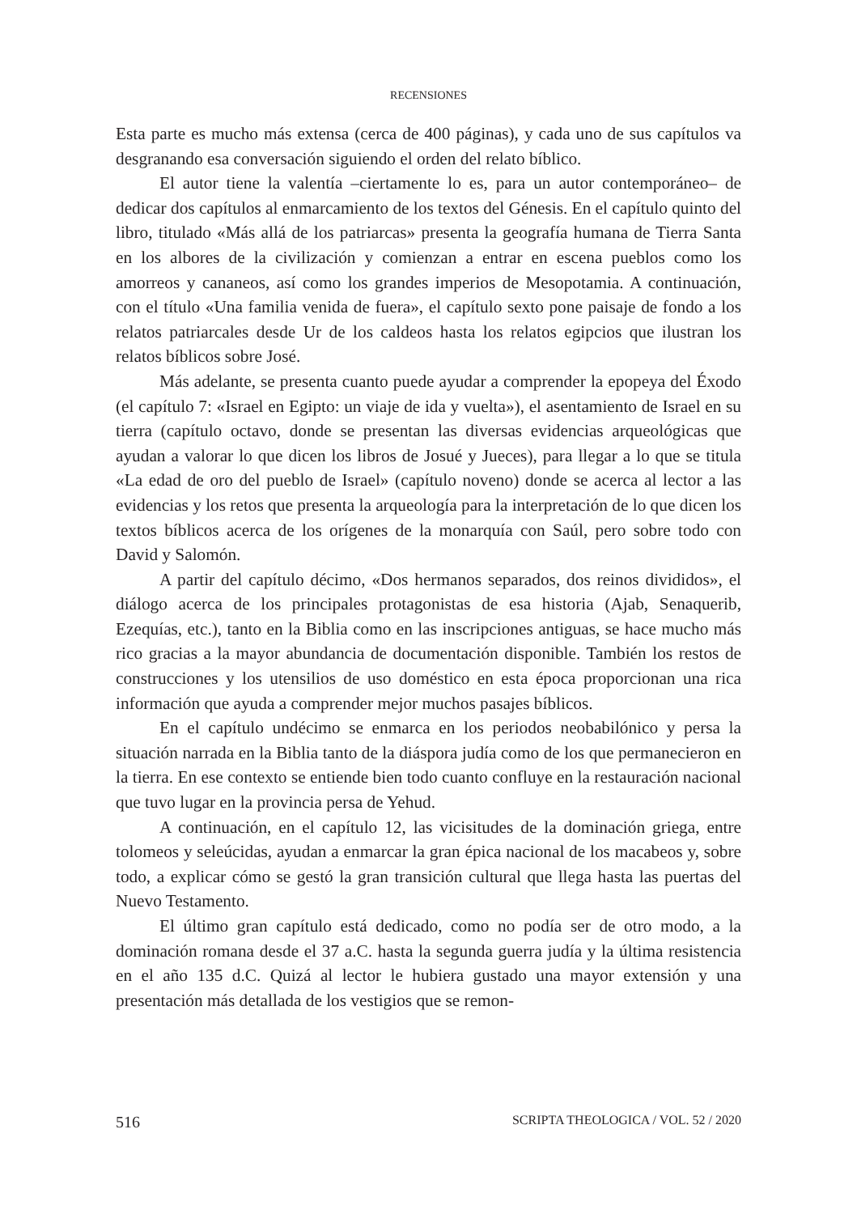RECENSIONES
Esta parte es mucho más extensa (cerca de 400 páginas), y cada uno de sus capítulos va desgranando esa conversación siguiendo el orden del relato bíblico.
El autor tiene la valentía –ciertamente lo es, para un autor contemporáneo– de dedicar dos capítulos al enmarcamiento de los textos del Génesis. En el capítulo quinto del libro, titulado «Más allá de los patriarcas» presenta la geografía humana de Tierra Santa en los albores de la civilización y comienzan a entrar en escena pueblos como los amorreos y cananeos, así como los grandes imperios de Mesopotamia. A continuación, con el título «Una familia venida de fuera», el capítulo sexto pone paisaje de fondo a los relatos patriarcales desde Ur de los caldeos hasta los relatos egipcios que ilustran los relatos bíblicos sobre José.
Más adelante, se presenta cuanto puede ayudar a comprender la epopeya del Éxodo (el capítulo 7: «Israel en Egipto: un viaje de ida y vuelta»), el asentamiento de Israel en su tierra (capítulo octavo, donde se presentan las diversas evidencias arqueológicas que ayudan a valorar lo que dicen los libros de Josué y Jueces), para llegar a lo que se titula «La edad de oro del pueblo de Israel» (capítulo noveno) donde se acerca al lector a las evidencias y los retos que presenta la arqueología para la interpretación de lo que dicen los textos bíblicos acerca de los orígenes de la monarquía con Saúl, pero sobre todo con David y Salomón.
A partir del capítulo décimo, «Dos hermanos separados, dos reinos divididos», el diálogo acerca de los principales protagonistas de esa historia (Ajab, Senaquerib, Ezequías, etc.), tanto en la Biblia como en las inscripciones antiguas, se hace mucho más rico gracias a la mayor abundancia de documentación disponible. También los restos de construcciones y los utensilios de uso doméstico en esta época proporcionan una rica información que ayuda a comprender mejor muchos pasajes bíblicos.
En el capítulo undécimo se enmarca en los periodos neobabilónico y persa la situación narrada en la Biblia tanto de la diáspora judía como de los que permanecieron en la tierra. En ese contexto se entiende bien todo cuanto confluye en la restauración nacional que tuvo lugar en la provincia persa de Yehud.
A continuación, en el capítulo 12, las vicisitudes de la dominación griega, entre tolomeos y seleúcidas, ayudan a enmarcar la gran épica nacional de los macabeos y, sobre todo, a explicar cómo se gestó la gran transición cultural que llega hasta las puertas del Nuevo Testamento.
El último gran capítulo está dedicado, como no podía ser de otro modo, a la dominación romana desde el 37 a.C. hasta la segunda guerra judía y la última resistencia en el año 135 d.C. Quizá al lector le hubiera gustado una mayor extensión y una presentación más detallada de los vestigios que se remon-
516 SCRIPTA THEOLOGICA / VOL. 52 / 2020